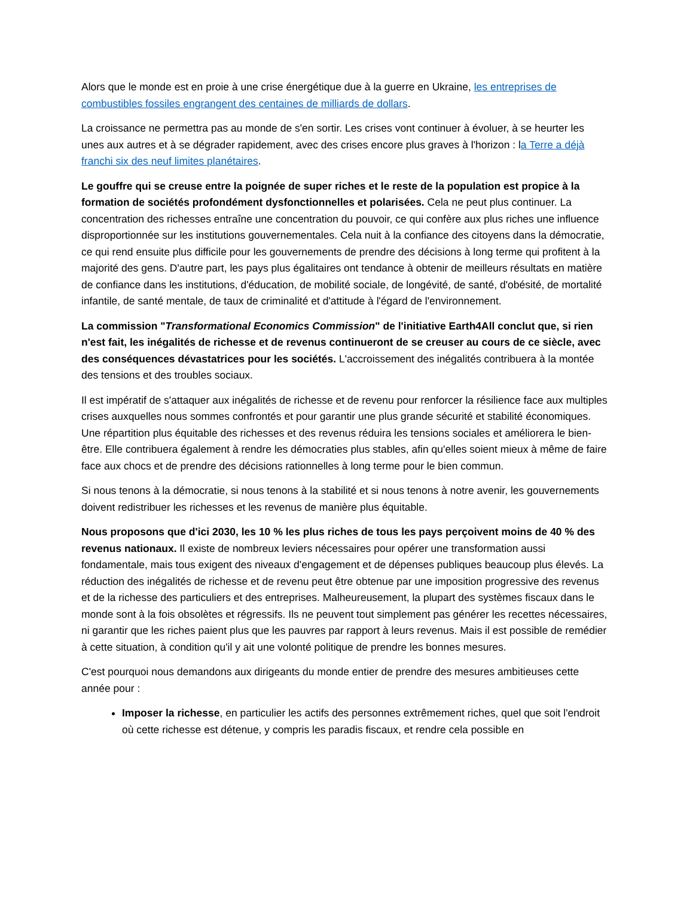Alors que le monde est en proie à une crise énergétique due à la guerre en Ukraine, les entreprises de combustibles fossiles engrangent des centaines de milliards de dollars.
La croissance ne permettra pas au monde de s'en sortir. Les crises vont continuer à évoluer, à se heurter les unes aux autres et à se dégrader rapidement, avec des crises encore plus graves à l'horizon : la Terre a déjà franchi six des neuf limites planétaires.
Le gouffre qui se creuse entre la poignée de super riches et le reste de la population est propice à la formation de sociétés profondément dysfonctionnelles et polarisées. Cela ne peut plus continuer. La concentration des richesses entraîne une concentration du pouvoir, ce qui confère aux plus riches une influence disproportionnée sur les institutions gouvernementales. Cela nuit à la confiance des citoyens dans la démocratie, ce qui rend ensuite plus difficile pour les gouvernements de prendre des décisions à long terme qui profitent à la majorité des gens. D'autre part, les pays plus égalitaires ont tendance à obtenir de meilleurs résultats en matière de confiance dans les institutions, d'éducation, de mobilité sociale, de longévité, de santé, d'obésité, de mortalité infantile, de santé mentale, de taux de criminalité et d'attitude à l'égard de l'environnement.
La commission "Transformational Economics Commission" de l'initiative Earth4All conclut que, si rien n'est fait, les inégalités de richesse et de revenus continueront de se creuser au cours de ce siècle, avec des conséquences dévastatrices pour les sociétés. L'accroissement des inégalités contribuera à la montée des tensions et des troubles sociaux.
Il est impératif de s'attaquer aux inégalités de richesse et de revenu pour renforcer la résilience face aux multiples crises auxquelles nous sommes confrontés et pour garantir une plus grande sécurité et stabilité économiques. Une répartition plus équitable des richesses et des revenus réduira les tensions sociales et améliorera le bien-être. Elle contribuera également à rendre les démocraties plus stables, afin qu'elles soient mieux à même de faire face aux chocs et de prendre des décisions rationnelles à long terme pour le bien commun.
Si nous tenons à la démocratie, si nous tenons à la stabilité et si nous tenons à notre avenir, les gouvernements doivent redistribuer les richesses et les revenus de manière plus équitable.
Nous proposons que d'ici 2030, les 10 % les plus riches de tous les pays perçoivent moins de 40 % des revenus nationaux. Il existe de nombreux leviers nécessaires pour opérer une transformation aussi fondamentale, mais tous exigent des niveaux d'engagement et de dépenses publiques beaucoup plus élevés. La réduction des inégalités de richesse et de revenu peut être obtenue par une imposition progressive des revenus et de la richesse des particuliers et des entreprises. Malheureusement, la plupart des systèmes fiscaux dans le monde sont à la fois obsolètes et régressifs. Ils ne peuvent tout simplement pas générer les recettes nécessaires, ni garantir que les riches paient plus que les pauvres par rapport à leurs revenus. Mais il est possible de remédier à cette situation, à condition qu'il y ait une volonté politique de prendre les bonnes mesures.
C'est pourquoi nous demandons aux dirigeants du monde entier de prendre des mesures ambitieuses cette année pour :
Imposer la richesse, en particulier les actifs des personnes extrêmement riches, quel que soit l'endroit où cette richesse est détenue, y compris les paradis fiscaux, et rendre cela possible en